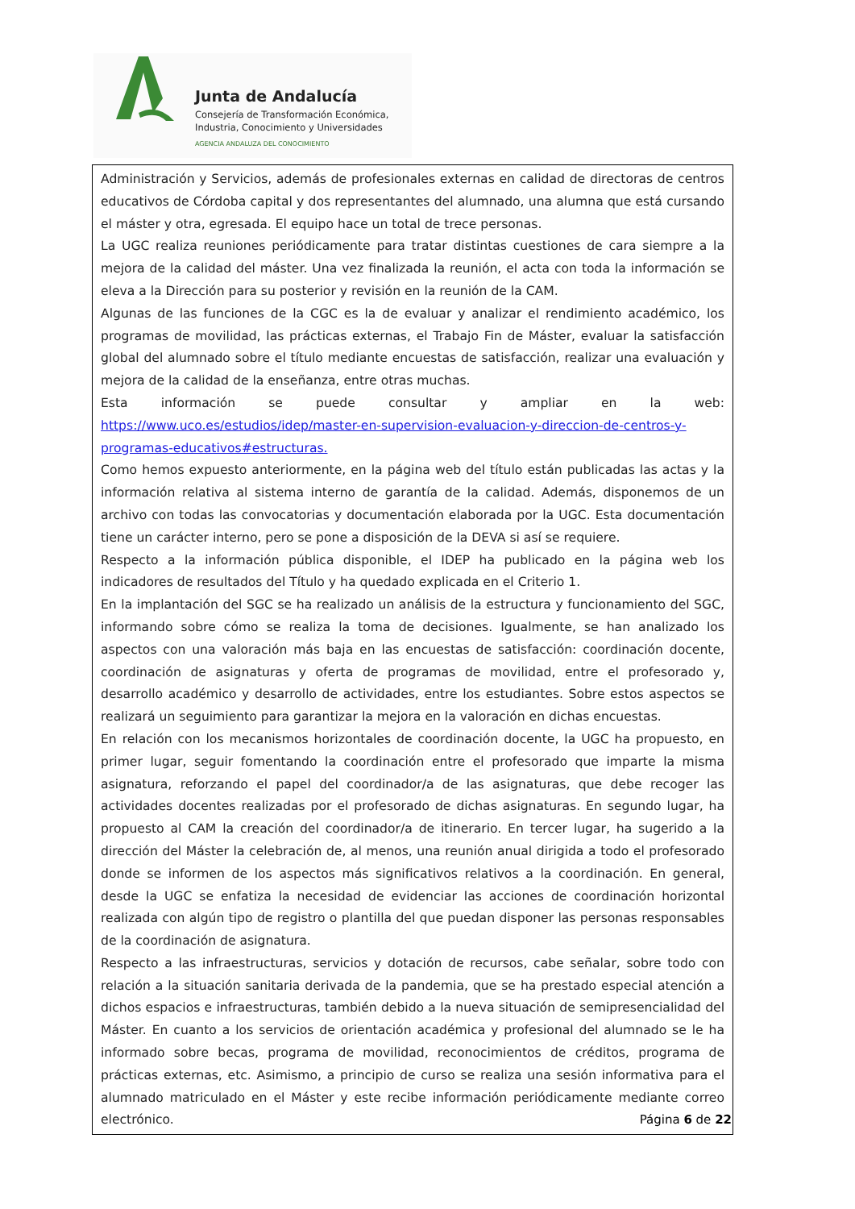Junta de Andalucía
Consejería de Transformación Económica,
Industria, Conocimiento y Universidades
AGENCIA ANDALUZA DEL CONOCIMIENTO
Administración y Servicios, además de profesionales externas en calidad de directoras de centros educativos de Córdoba capital y dos representantes del alumnado, una alumna que está cursando el máster y otra, egresada. El equipo hace un total de trece personas.
La UGC realiza reuniones periódicamente para tratar distintas cuestiones de cara siempre a la mejora de la calidad del máster. Una vez finalizada la reunión, el acta con toda la información se eleva a la Dirección para su posterior y revisión en la reunión de la CAM.
Algunas de las funciones de la CGC es la de evaluar y analizar el rendimiento académico, los programas de movilidad, las prácticas externas, el Trabajo Fin de Máster, evaluar la satisfacción global del alumnado sobre el título mediante encuestas de satisfacción, realizar una evaluación y mejora de la calidad de la enseñanza, entre otras muchas.
Esta información se puede consultar y ampliar en la web: https://www.uco.es/estudios/idep/master-en-supervision-evaluacion-y-direccion-de-centros-y-programas-educativos#estructuras.
Como hemos expuesto anteriormente, en la página web del título están publicadas las actas y la información relativa al sistema interno de garantía de la calidad. Además, disponemos de un archivo con todas las convocatorias y documentación elaborada por la UGC. Esta documentación tiene un carácter interno, pero se pone a disposición de la DEVA si así se requiere.
Respecto a la información pública disponible, el IDEP ha publicado en la página web los indicadores de resultados del Título y ha quedado explicada en el Criterio 1.
En la implantación del SGC se ha realizado un análisis de la estructura y funcionamiento del SGC, informando sobre cómo se realiza la toma de decisiones. Igualmente, se han analizado los aspectos con una valoración más baja en las encuestas de satisfacción: coordinación docente, coordinación de asignaturas y oferta de programas de movilidad, entre el profesorado y, desarrollo académico y desarrollo de actividades, entre los estudiantes. Sobre estos aspectos se realizará un seguimiento para garantizar la mejora en la valoración en dichas encuestas.
En relación con los mecanismos horizontales de coordinación docente, la UGC ha propuesto, en primer lugar, seguir fomentando la coordinación entre el profesorado que imparte la misma asignatura, reforzando el papel del coordinador/a de las asignaturas, que debe recoger las actividades docentes realizadas por el profesorado de dichas asignaturas. En segundo lugar, ha propuesto al CAM la creación del coordinador/a de itinerario. En tercer lugar, ha sugerido a la dirección del Máster la celebración de, al menos, una reunión anual dirigida a todo el profesorado donde se informen de los aspectos más significativos relativos a la coordinación. En general, desde la UGC se enfatiza la necesidad de evidenciar las acciones de coordinación horizontal realizada con algún tipo de registro o plantilla del que puedan disponer las personas responsables de la coordinación de asignatura.
Respecto a las infraestructuras, servicios y dotación de recursos, cabe señalar, sobre todo con relación a la situación sanitaria derivada de la pandemia, que se ha prestado especial atención a dichos espacios e infraestructuras, también debido a la nueva situación de semipresencialidad del Máster. En cuanto a los servicios de orientación académica y profesional del alumnado se le ha informado sobre becas, programa de movilidad, reconocimientos de créditos, programa de prácticas externas, etc. Asimismo, a principio de curso se realiza una sesión informativa para el alumnado matriculado en el Máster y este recibe información periódicamente mediante correo electrónico.
Página 6 de 22